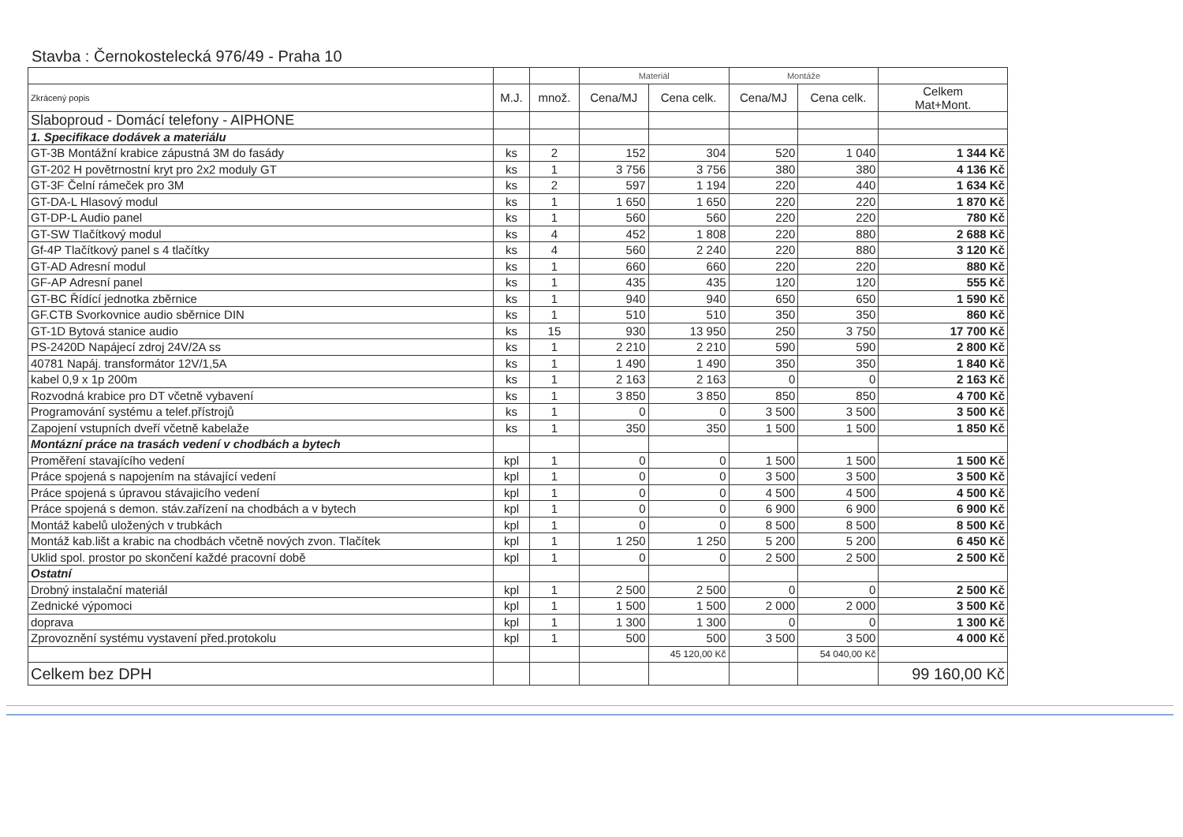Stavba : Černokostelecká 976/49 - Praha 10
| | | | Materiál | | Montáže | | |
| --- | --- | --- | --- | --- | --- | --- | --- |
| Zkrácený popis | M.J. | množ. | Cena/MJ | Cena celk. | Cena/MJ | Cena celk. | Celkem Mat+Mont. |
| Slaboproud - Domácí telefony - AIPHONE | | | | | | | |
| 1. Specifikace dodávek a materiálu | | | | | | | |
| GT-3B Montážní krabice zápustná 3M do fasády | ks | 2 | 152 | 304 | 520 | 1 040 | 1 344 Kč |
| GT-202 H povětrnostní kryt pro 2x2 moduly GT | ks | 1 | 3 756 | 3 756 | 380 | 380 | 4 136 Kč |
| GT-3F Čelní rámeček pro 3M | ks | 2 | 597 | 1 194 | 220 | 440 | 1 634 Kč |
| GT-DA-L Hlasový modul | ks | 1 | 1 650 | 1 650 | 220 | 220 | 1 870 Kč |
| GT-DP-L Audio panel | ks | 1 | 560 | 560 | 220 | 220 | 780 Kč |
| GT-SW Tlačítkový modul | ks | 4 | 452 | 1 808 | 220 | 880 | 2 688 Kč |
| Gf-4P Tlačítkový panel s 4 tlačítky | ks | 4 | 560 | 2 240 | 220 | 880 | 3 120 Kč |
| GT-AD Adresní modul | ks | 1 | 660 | 660 | 220 | 220 | 880 Kč |
| GF-AP Adresní panel | ks | 1 | 435 | 435 | 120 | 120 | 555 Kč |
| GT-BC Řídící jednotka zběrnice | ks | 1 | 940 | 940 | 650 | 650 | 1 590 Kč |
| GF.CTB Svorkovnice audio sběrnice DIN | ks | 1 | 510 | 510 | 350 | 350 | 860 Kč |
| GT-1D Bytová stanice audio | ks | 15 | 930 | 13 950 | 250 | 3 750 | 17 700 Kč |
| PS-2420D Napájecí zdroj 24V/2A ss | ks | 1 | 2 210 | 2 210 | 590 | 590 | 2 800 Kč |
| 40781 Napáj. transformátor 12V/1,5A | ks | 1 | 1 490 | 1 490 | 350 | 350 | 1 840 Kč |
| kabel 0,9 x 1p 200m | ks | 1 | 2 163 | 2 163 | 0 | 0 | 2 163 Kč |
| Rozvodná krabice pro DT včetně vybavení | ks | 1 | 3 850 | 3 850 | 850 | 850 | 4 700 Kč |
| Programování systému a telef.přístrojů | ks | 1 | 0 | 0 | 3 500 | 3 500 | 3 500 Kč |
| Zapojení vstupních dveří včetně kabelaže | ks | 1 | 350 | 350 | 1 500 | 1 500 | 1 850 Kč |
| Montázní práce na trasách vedení v chodbách a bytech | | | | | | | |
| Proměření stavajícího vedení | kpl | 1 | 0 | 0 | 1 500 | 1 500 | 1 500 Kč |
| Práce spojená s napojením na stávající vedení | kpl | 1 | 0 | 0 | 3 500 | 3 500 | 3 500 Kč |
| Práce spojená s úpravou stávajicího vedení | kpl | 1 | 0 | 0 | 4 500 | 4 500 | 4 500 Kč |
| Práce spojená s demon. stáv.zařízení na chodbách a v bytech | kpl | 1 | 0 | 0 | 6 900 | 6 900 | 6 900 Kč |
| Montáž kabelů uložených v trubkách | kpl | 1 | 0 | 0 | 8 500 | 8 500 | 8 500 Kč |
| Montáž kab.lišt a krabic na chodbách včetně nových zvon. Tlačítek | kpl | 1 | 1 250 | 1 250 | 5 200 | 5 200 | 6 450 Kč |
| Uklid spol. prostor po skončení každé pracovní době | kpl | 1 | 0 | 0 | 2 500 | 2 500 | 2 500 Kč |
| Ostatní | | | | | | | |
| Drobný instalační materiál | kpl | 1 | 2 500 | 2 500 | 0 | 0 | 2 500 Kč |
| Zednické výpomoci | kpl | 1 | 1 500 | 1 500 | 2 000 | 2 000 | 3 500 Kč |
| doprava | kpl | 1 | 1 300 | 1 300 | 0 | 0 | 1 300 Kč |
| Zprovoznění systému vystavení před.protokolu | kpl | 1 | 500 | 500 | 3 500 | 3 500 | 4 000 Kč |
| | | | | 45 120,00 Kč | | 54 040,00 Kč | |
| Celkem bez DPH | | | | | | | 99 160,00 Kč |